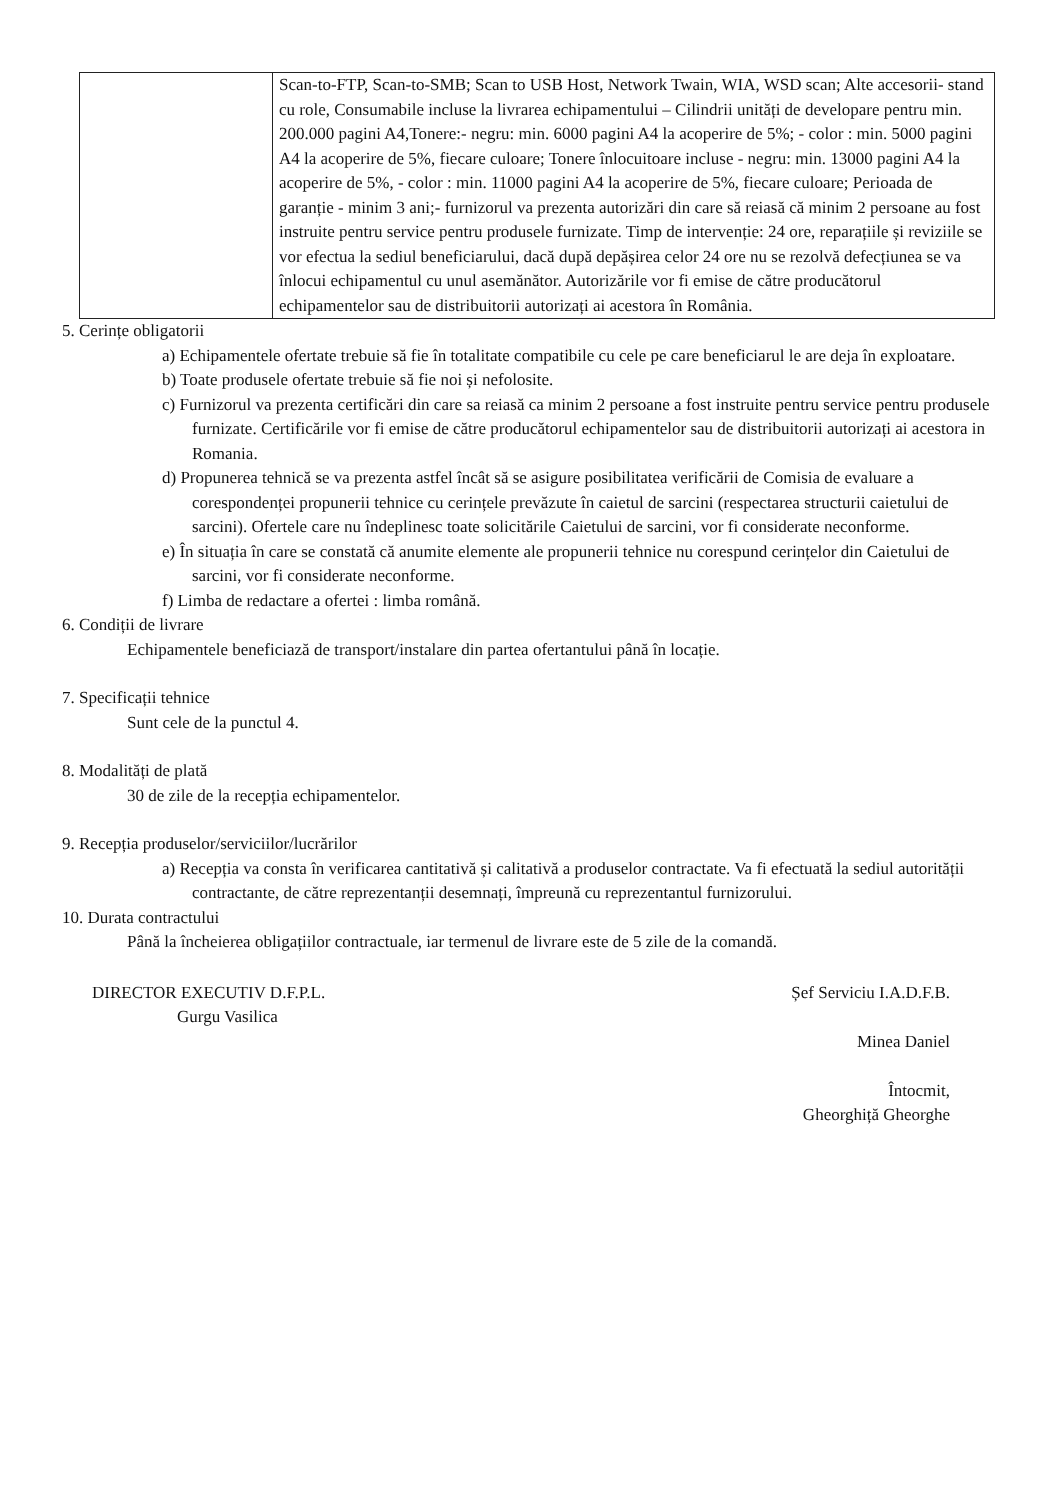| | Scan-to-FTP, Scan-to-SMB; Scan to USB Host, Network Twain, WIA, WSD scan; Alte accesorii- stand cu role, Consumabile incluse la livrarea echipamentului – Cilindrii unități de developare pentru min. 200.000 pagini A4,Tonere:- negru: min. 6000 pagini A4 la acoperire de 5%; - color : min. 5000 pagini A4 la acoperire de 5%, fiecare culoare; Tonere înlocuitoare incluse - negru: min. 13000 pagini A4 la acoperire de 5%, - color : min. 11000 pagini A4 la acoperire de 5%, fiecare culoare; Perioada de garanție - minim 3 ani;- furnizorul va prezenta autorizări din care să reiasă că minim 2 persoane au fost instruite pentru service pentru produsele furnizate. Timp de intervenție: 24 ore, reparațiile și reviziile se vor efectua la sediul beneficiarului, dacă după depășirea celor 24 ore nu se rezolvă defecțiunea se va înlocui echipamentul cu unul asemănător. Autorizările vor fi emise de către producătorul echipamentelor sau de distribuitorii autorizați ai acestora în România. |
5. Cerințe obligatorii
a) Echipamentele ofertate trebuie să fie în totalitate compatibile cu cele pe care beneficiarul le are deja în exploatare.
b) Toate produsele ofertate trebuie să fie noi și nefolosite.
c) Furnizorul va prezenta certificări din care sa reiasă ca minim 2 persoane a fost instruite pentru service pentru produsele furnizate. Certificările vor fi emise de către producătorul echipamentelor sau de distribuitorii autorizați ai acestora in Romania.
d) Propunerea tehnică se va prezenta astfel încât să se asigure posibilitatea verificării de Comisia de evaluare a corespondenței propunerii tehnice cu cerințele prevăzute în caietul de sarcini (respectarea structurii caietului de sarcini). Ofertele care nu îndeplinesc toate solicitările Caietului de sarcini, vor fi considerate neconforme.
e) În situația în care se constată că anumite elemente ale propunerii tehnice nu corespund cerințelor din Caietului de sarcini, vor fi considerate neconforme.
f) Limba de redactare a ofertei : limba română.
6. Condiții de livrare
Echipamentele beneficiază de transport/instalare din partea ofertantului până în locație.
7. Specificații tehnice
Sunt cele de la punctul 4.
8. Modalități de plată
30 de zile de la recepția echipamentelor.
9. Recepția produselor/serviciilor/lucrărilor
a) Recepția va consta în verificarea cantitativă și calitativă a produselor contractate. Va fi efectuată la sediul autorității contractante, de către reprezentanții desemnați, împreună cu reprezentantul furnizorului.
10. Durata contractului
Până la încheierea obligațiilor contractuale, iar termenul de livrare este de 5 zile de la comandă.
DIRECTOR EXECUTIV D.F.P.L.
Gurgu Vasilica
Șef Serviciu I.A.D.F.B.
Minea Daniel
Întocmit,
Gheorghiță Gheorghe